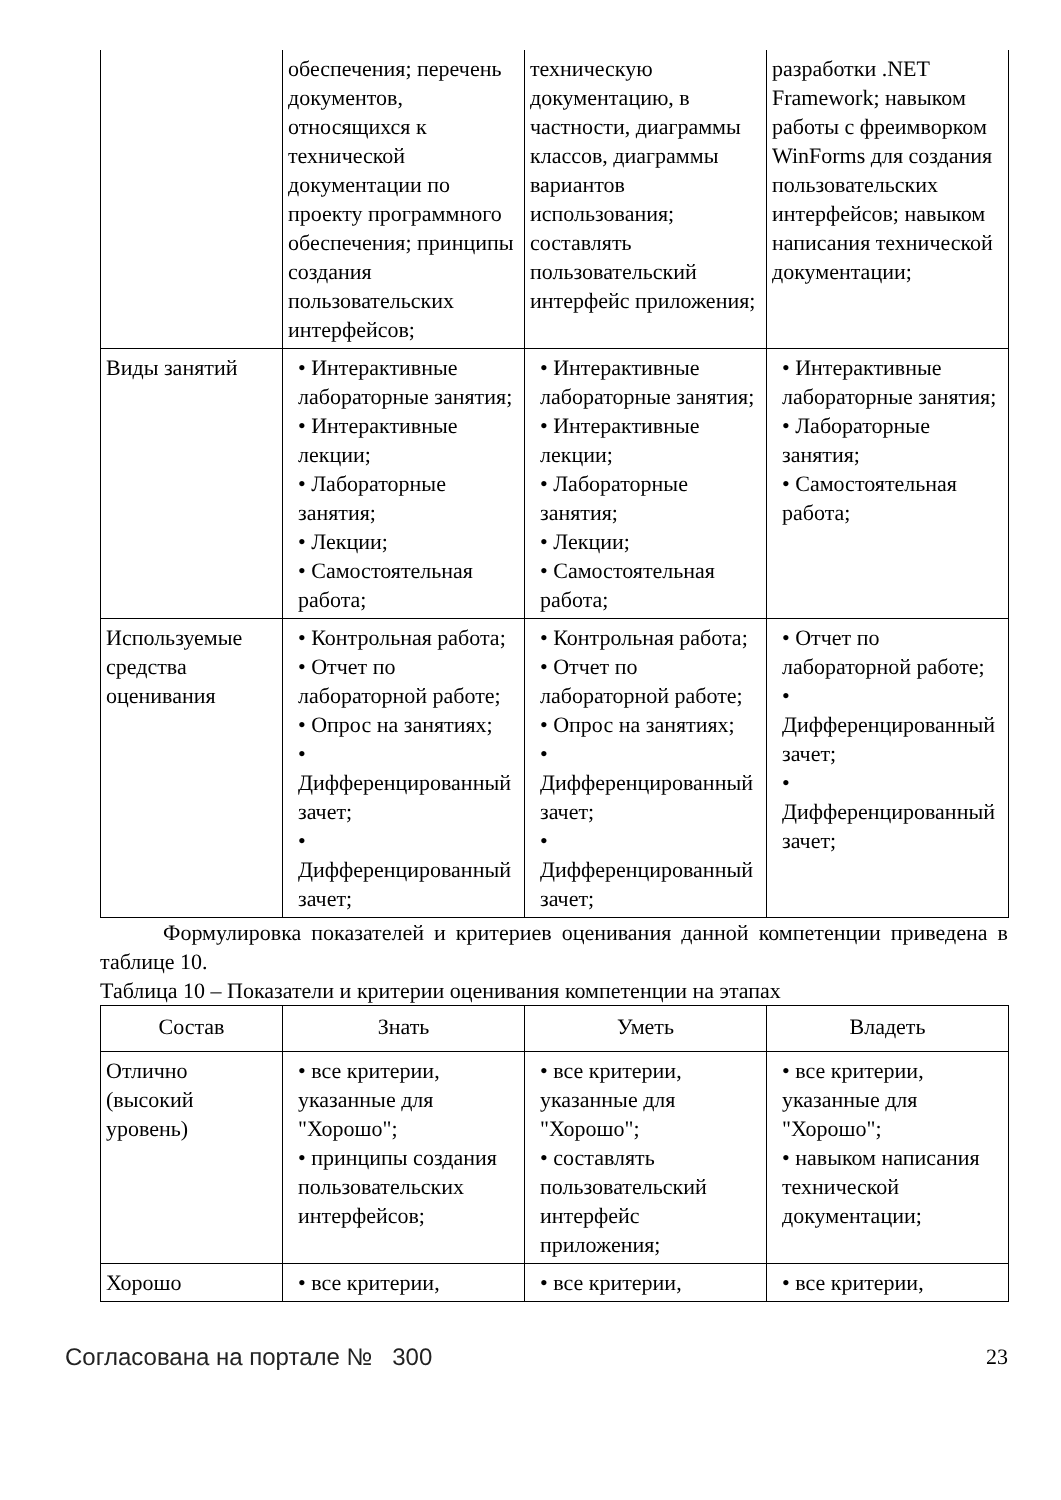| | обеспечения; перечень документов, относящихся к технической документации по проекту программного обеспечения; принципы создания пользовательских интерфейсов; | техническую документацию, в частности, диаграммы классов, диаграммы вариантов использования; составлять пользовательский интерфейс приложения; | разработки .NET Framework; навыком работы с фреимворком WinForms для создания пользовательских интерфейсов; навыком написания технической документации; |
| Виды занятий | • Интерактивные лабораторные занятия; • Интерактивные лекции; • Лабораторные занятия; • Лекции; • Самостоятельная работа; | • Интерактивные лабораторные занятия; • Интерактивные лекции; • Лабораторные занятия; • Лекции; • Самостоятельная работа; | • Интерактивные лабораторные занятия; • Лабораторные занятия; • Самостоятельная работа; |
| Используемые средства оценивания | • Контрольная работа; • Отчет по лабораторной работе; • Опрос на занятиях; • Дифференцированный зачет; • Дифференцированный зачет; | • Контрольная работа; • Отчет по лабораторной работе; • Опрос на занятиях; • Дифференцированный зачет; • Дифференцированный зачет; | • Отчет по лабораторной работе; • Дифференцированный зачет; • Дифференцированный зачет; |
Формулировка показателей и критериев оценивания данной компетенции приведена в таблице 10.
Таблица 10 – Показатели и критерии оценивания компетенции на этапах
| Состав | Знать | Уметь | Владеть |
| --- | --- | --- | --- |
| Отлично (высокий уровень) | • все критерии, указанные для "Хорошо"; • принципы создания пользовательских интерфейсов; | • все критерии, указанные для "Хорошо"; • составлять пользовательский интерфейс приложения; | • все критерии, указанные для "Хорошо"; • навыком написания технической документации; |
| Хорошо | • все критерии, | • все критерии, | • все критерии, |
Согласована на портале № 300 23